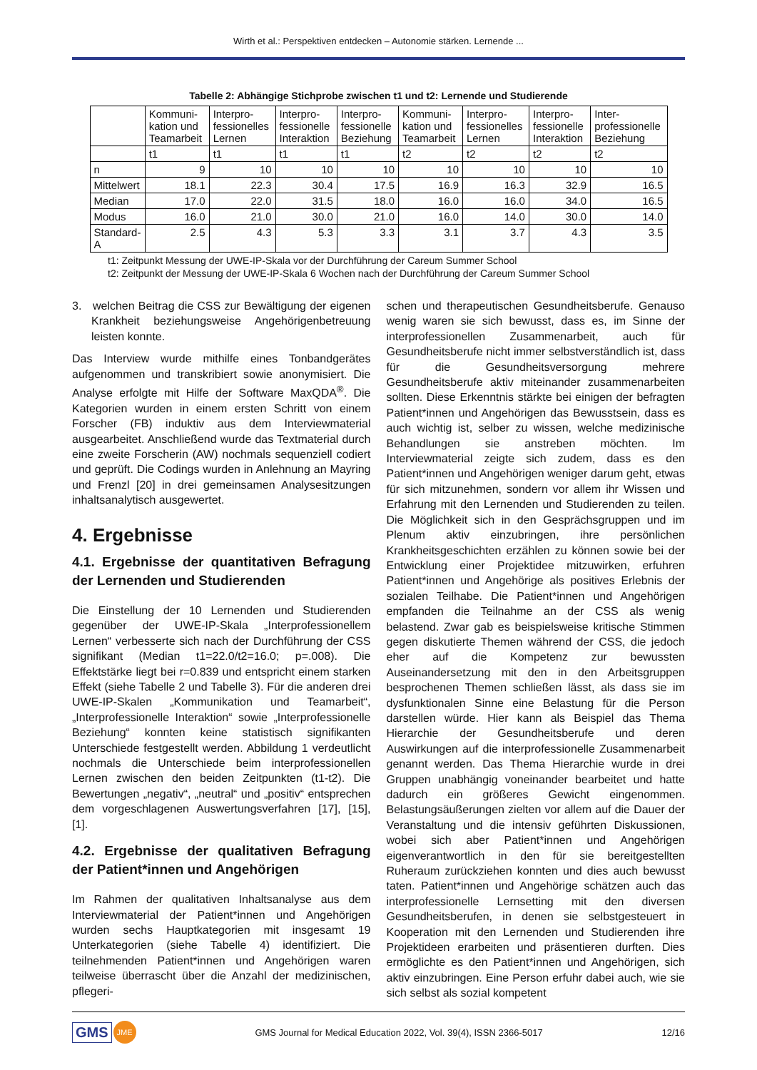Wirth et al.: Perspektiven entdecken – Autonomie stärken. Lernende ...
Tabelle 2: Abhängige Stichprobe zwischen t1 und t2: Lernende und Studierende
| | Kommuni-kation und Teamarbeit | Interpro-fessionelles Lernen | Interpro-fessionelle Interaktion | Interpro-fessionelle Beziehung | Kommuni-kation und Teamarbeit | Interpro-fessionelles Lernen | Interpro-fessionelle Interaktion | Inter-professionelle Beziehung |
| --- | --- | --- | --- | --- | --- | --- | --- | --- |
| | t1 | t1 | t1 | t1 | t2 | t2 | t2 | t2 |
| n | 9 | 10 | 10 | 10 | 10 | 10 | 10 | 10 |
| Mittelwert | 18.1 | 22.3 | 30.4 | 17.5 | 16.9 | 16.3 | 32.9 | 16.5 |
| Median | 17.0 | 22.0 | 31.5 | 18.0 | 16.0 | 16.0 | 34.0 | 16.5 |
| Modus | 16.0 | 21.0 | 30.0 | 21.0 | 16.0 | 14.0 | 30.0 | 14.0 |
| Standard-A | 2.5 | 4.3 | 5.3 | 3.3 | 3.1 | 3.7 | 4.3 | 3.5 |
t1: Zeitpunkt Messung der UWE-IP-Skala vor der Durchführung der Careum Summer School
t2: Zeitpunkt der Messung der UWE-IP-Skala 6 Wochen nach der Durchführung der Careum Summer School
3. welchen Beitrag die CSS zur Bewältigung der eigenen Krankheit beziehungsweise Angehörigenbetreuung leisten konnte.
Das Interview wurde mithilfe eines Tonbandgerätes aufgenommen und transkribiert sowie anonymisiert. Die Analyse erfolgte mit Hilfe der Software MaxQDA<sup>®</sup>. Die Kategorien wurden in einem ersten Schritt von einem Forscher (FB) induktiv aus dem Interviewmaterial ausgearbeitet. Anschließend wurde das Textmaterial durch eine zweite Forscherin (AW) nochmals sequenziell codiert und geprüft. Die Codings wurden in Anlehnung an Mayring und Frenzl [20] in drei gemeinsamen Analysesitzungen inhaltsanalytisch ausgewertet.
4. Ergebnisse
4.1. Ergebnisse der quantitativen Befragung der Lernenden und Studierenden
Die Einstellung der 10 Lernenden und Studierenden gegenüber der UWE-IP-Skala „Interprofessionellem Lernen“ verbesserte sich nach der Durchführung der CSS signifikant (Median t1=22.0/t2=16.0; p=.008). Die Effektstärke liegt bei r=0.839 und entspricht einem starken Effekt (siehe Tabelle 2 und Tabelle 3). Für die anderen drei UWE-IP-Skalen „Kommunikation und Teamarbeit“, „Interprofessionelle Interaktion“ sowie „Interprofessionelle Beziehung“ konnten keine statistisch signifikanten Unterschiede festgestellt werden. Abbildung 1 verdeutlicht nochmals die Unterschiede beim interprofessionellen Lernen zwischen den beiden Zeitpunkten (t1-t2). Die Bewertungen „negativ“, „neutral“ und „positiv“ entsprechen dem vorgeschlagenen Auswertungsverfahren [17], [15], [1].
4.2. Ergebnisse der qualitativen Befragung der Patient*innen und Angehörigen
Im Rahmen der qualitativen Inhaltsanalyse aus dem Interviewmaterial der Patient*innen und Angehörigen wurden sechs Hauptkategorien mit insgesamt 19 Unterkategorien (siehe Tabelle 4) identifiziert. Die teilnehmenden Patient*innen und Angehörigen waren teilweise überrascht über die Anzahl der medizinischen, pflegeri-
schen und therapeutischen Gesundheitsberufe. Genauso wenig waren sie sich bewusst, dass es, im Sinne der interprofessionellen Zusammenarbeit, auch für Gesundheitsberufe nicht immer selbstverständlich ist, dass für die Gesundheitsversorgung mehrere Gesundheitsberufe aktiv miteinander zusammenarbeiten sollten. Diese Erkenntnis stärkte bei einigen der befragten Patient*innen und Angehörigen das Bewusstsein, dass es auch wichtig ist, selber zu wissen, welche medizinische Behandlungen sie anstreben möchten. Im Interviewmaterial zeigte sich zudem, dass es den Patient*innen und Angehörigen weniger darum geht, etwas für sich mitzunehmen, sondern vor allem ihr Wissen und Erfahrung mit den Lernenden und Studierenden zu teilen. Die Möglichkeit sich in den Gesprächsgruppen und im Plenum aktiv einzubringen, ihre persönlichen Krankheitsgeschichten erzählen zu können sowie bei der Entwicklung einer Projektidee mitzuwirken, erfuhren Patient*innen und Angehörige als positives Erlebnis der sozialen Teilhabe. Die Patient*innen und Angehörigen empfanden die Teilnahme an der CSS als wenig belastend. Zwar gab es beispielsweise kritische Stimmen gegen diskutierte Themen während der CSS, die jedoch eher auf die Kompetenz zur bewussten Auseinandersetzung mit den in den Arbeitsgruppen besprochenen Themen schließen lässt, als dass sie im dysfunktionalen Sinne eine Belastung für die Person darstellen würde. Hier kann als Beispiel das Thema Hierarchie der Gesundheitsberufe und deren Auswirkungen auf die interprofessionelle Zusammenarbeit genannt werden. Das Thema Hierarchie wurde in drei Gruppen unabhängig voneinander bearbeitet und hatte dadurch ein größeres Gewicht eingenommen. Belastungsäußerungen zielten vor allem auf die Dauer der Veranstaltung und die intensiv geführten Diskussionen, wobei sich aber Patient*innen und Angehörigen eigenverantwortlich in den für sie bereitgestellten Ruheraum zurückziehen konnten und dies auch bewusst taten. Patient*innen und Angehörige schätzen auch das interprofessionelle Lernsetting mit den diversen Gesundheitsberufen, in denen sie selbstgesteuert in Kooperation mit den Lernenden und Studierenden ihre Projektideen erarbeiten und präsentieren durften. Dies ermöglichte es den Patient*innen und Angehörigen, sich aktiv einzubringen. Eine Person erfuhr dabei auch, wie sie sich selbst als sozial kompetent
GMS JME
GMS Journal for Medical Education 2022, Vol. 39(4), ISSN 2366-5017
12/16